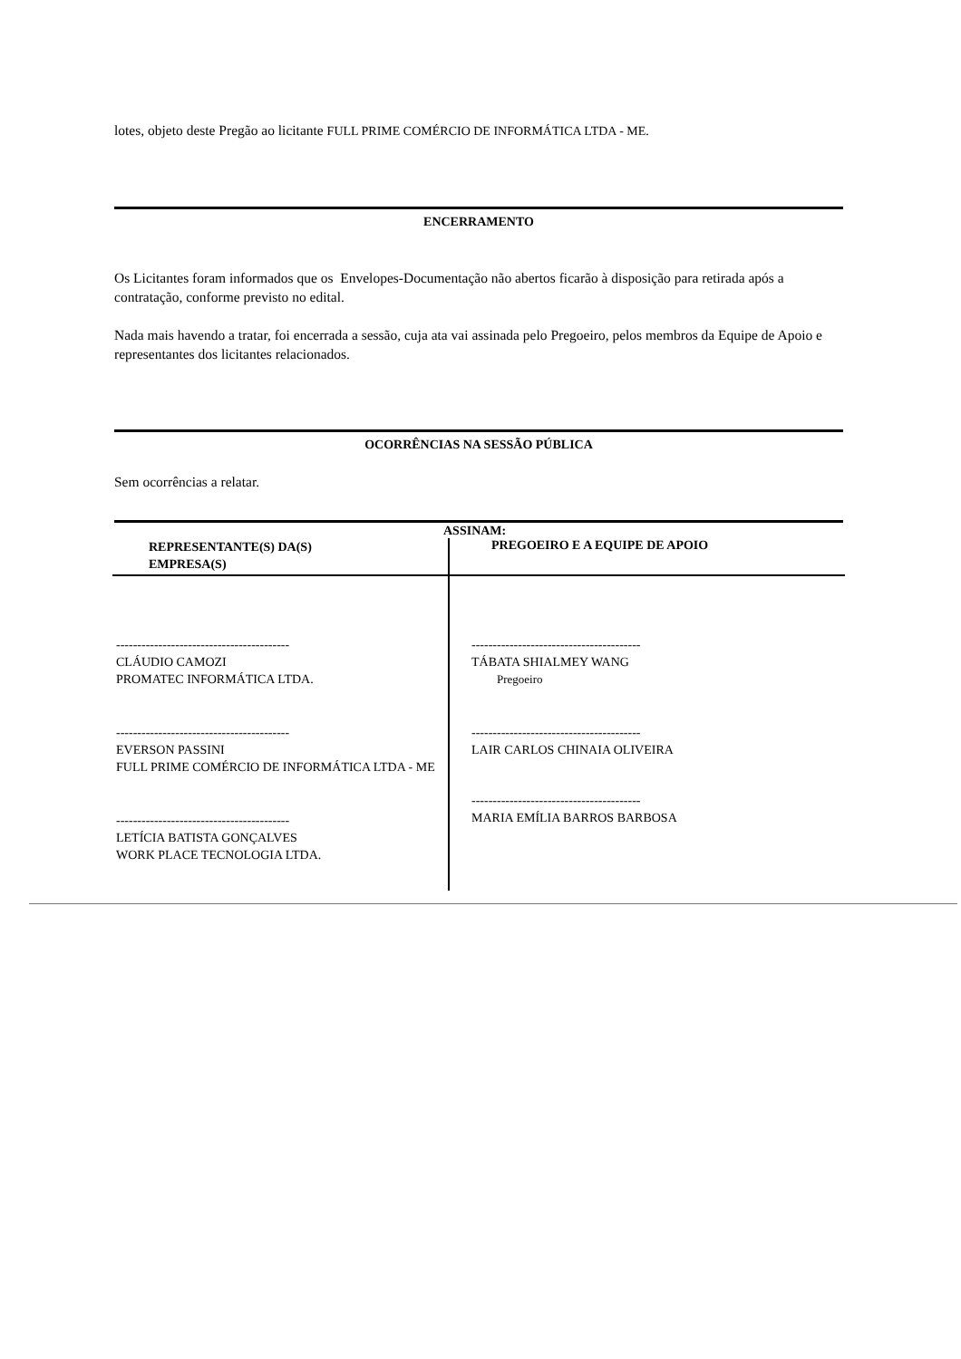lotes, objeto deste Pregão ao licitante FULL PRIME COMÉRCIO DE INFORMÁTICA LTDA - ME.
ENCERRAMENTO
Os Licitantes foram informados que os Envelopes-Documentação não abertos ficarão à disposição para retirada após a contratação, conforme previsto no edital.
Nada mais havendo a tratar, foi encerrada a sessão, cuja ata vai assinada pelo Pregoeiro, pelos membros da Equipe de Apoio e representantes dos licitantes relacionados.
OCORRÊNCIAS NA SESSÃO PÚBLICA
Sem ocorrências a relatar.
| ASSINAM: | |
| --- | --- |
| REPRESENTANTE(S) DA(S) EMPRESA(S) | PREGOEIRO E A EQUIPE DE APOIO |
| ----------------------------------------- CLÁUDIO CAMOZI PROMATEC INFORMÁTICA LTDA. ----------------------------------------- EVERSON PASSINI FULL PRIME COMÉRCIO DE INFORMÁTICA LTDA - ME ----------------------------------------- LETÍCIA BATISTA GONÇALVES WORK PLACE TECNOLOGIA LTDA. | ---------------------------------------- TÁBATA SHIALMEY WANG Pregoeiro ---------------------------------------- LAIR CARLOS CHINAIA OLIVEIRA ---------------------------------------- MARIA EMÍLIA BARROS BARBOSA |